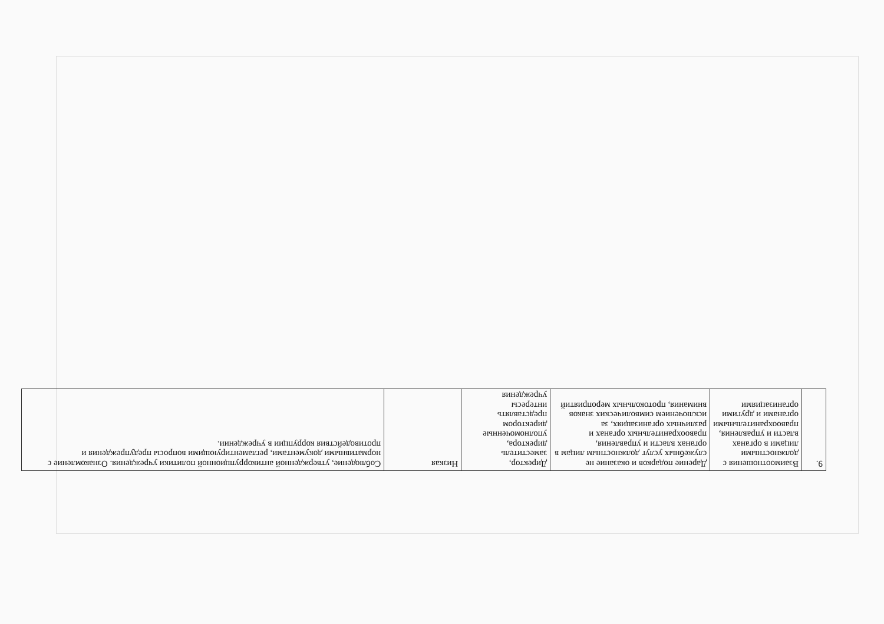| 9. | Взаимоотношения с должностными лицами в органах власти и управления, правоохранительными органами и другими организациями | Дарение подарков и оказание не служебных услуг должностным лицам в органах власти и управления, правоохранительных органах и различных организациях, за исключением символических знаков внимания, протокольных мероприятий | Директор, заместитель директора, уполномоченные директором представлять интересы учреждения | Низкая | Соблюдение, утвержденной антикоррупционной политики учреждения. Ознакомление с нормативными документами, регламентирующими вопросы предупреждения и противодействия коррупции в учреждении. |